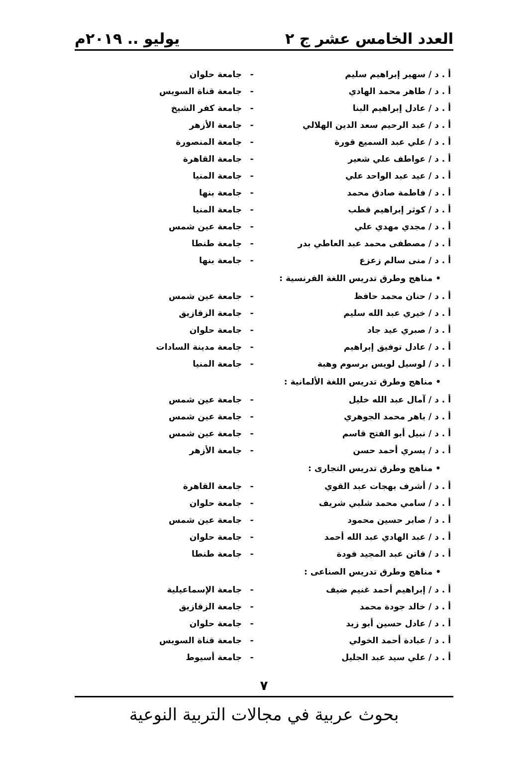العدد الخامس عشر ج ٢ يوليو .. ٢٠١٩م
أ . د / سهير إبراهيم سليم - جامعة حلوان
أ . د / طاهر محمد الهادي - جامعة قناة السويس
أ . د / عادل إبراهيم البنا - جامعة كفر الشيخ
أ . د / عبد الرحيم سعد الدين الهلالي - جامعة الأزهر
أ . د / علي عبد السميع قورة - جامعة المنصورة
أ . د / عواطف علي شعير - جامعة القاهرة
أ . د / عيد عبد الواحد علي - جامعة المنيا
أ . د / فاطمة صادق محمد - جامعة بنها
أ . د / كوثر إبراهيم قطب - جامعة المنيا
أ . د / مجدي مهدي علي - جامعة عين شمس
أ . د / مصطفى محمد عبد العاطي بدر - جامعة طنطا
أ . د / منى سالم زعزع - جامعة بنها
• مناهج وطرق تدريس اللغة الفرنسية :
أ . د / حنان محمد حافظ - جامعة عين شمس
أ . د / خيري عبد الله سليم - جامعة الزقازيق
أ . د / صبري عيد جاد - جامعة حلوان
أ . د / عادل توفيق إبراهيم - جامعة مدينة السادات
أ . د / لوسيل لويس برسوم وهبة - جامعة المنيا
• مناهج وطرق تدريس اللغة الألمانية :
أ . د / آمال عبد الله خليل - جامعة عين شمس
أ . د / باهر محمد الجوهري - جامعة عين شمس
أ . د / نبيل أبو الفتح قاسم - جامعة عين شمس
أ . د / يسري أحمد حسن - جامعة الأزهر
• مناهج وطرق تدريس التجارى :
أ . د / أشرف بهجات عبد القوي - جامعة القاهرة
أ . د / سامي محمد شلبي شريف - جامعة حلوان
أ . د / صابر حسين محمود - جامعة عين شمس
أ . د / عبد الهادي عبد الله أحمد - جامعة حلوان
أ . د / فاتن عبد المجيد فودة - جامعة طنطا
• مناهج وطرق تدريس الصناعى :
أ . د / إبراهيم أحمد غنيم ضيف - جامعة الإسماعيلية
أ . د / خالد جودة محمد - جامعة الزقازيق
أ . د / عادل حسين أبو زيد - جامعة حلوان
أ . د / عبادة أحمد الخولي - جامعة قناة السويس
أ . د / علي سيد عبد الجليل - جامعة أسيوط
٧
بحوث عربية في مجالات التربية النوعية